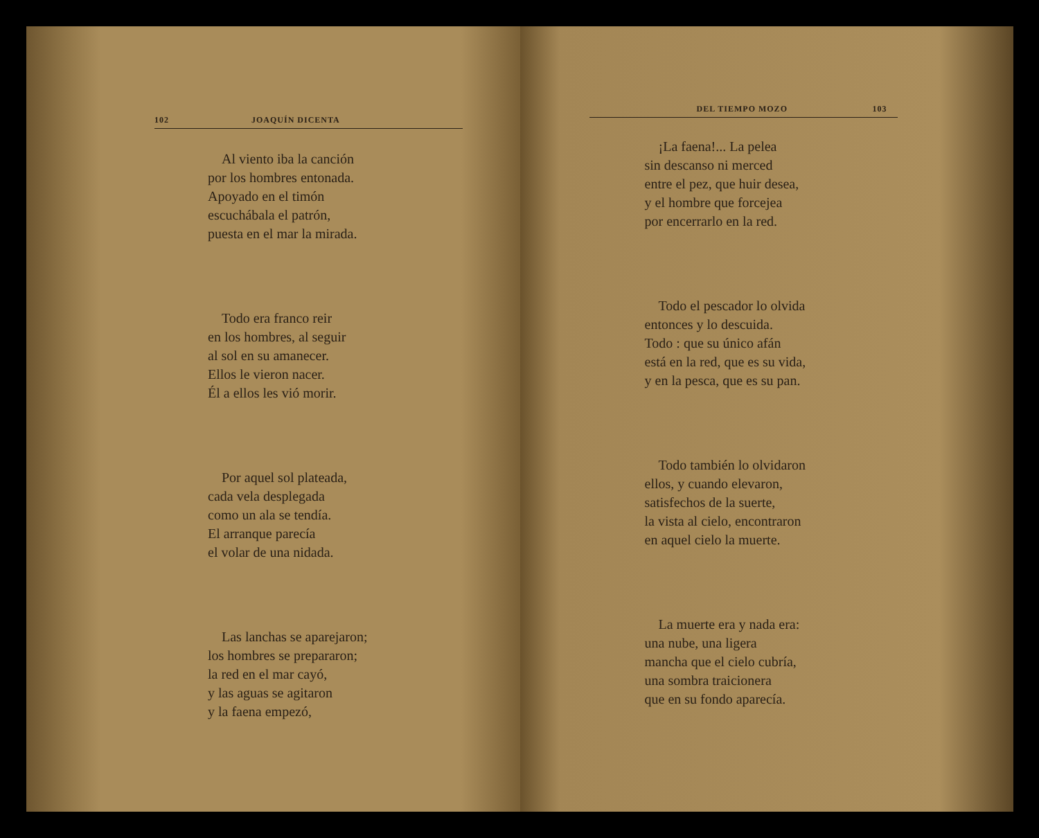102 JOAQUÍN DICENTA
Al viento iba la canción
por los hombres entonada.
Apoyado en el timón
escuchábala el patrón,
puesta en el mar la mirada.
Todo era franco reir
en los hombres, al seguir
al sol en su amanecer.
Ellos le vieron nacer.
Él a ellos les vió morir.
Por aquel sol plateada,
cada vela desplegada
como un ala se tendía.
El arranque parecía
el volar de una nidada.
Las lanchas se aparejaron;
los hombres se prepararon;
la red en el mar cayó,
y las aguas se agitaron
y la faena empezó,
DEL TIEMPO MOZO 103
¡La faena!... La pelea
sin descanso ni merced
entre el pez, que huir desea,
y el hombre que forcejea
por encerrarlo en la red.
Todo el pescador lo olvida
entonces y lo descuida.
Todo : que su único afán
está en la red, que es su vida,
y en la pesca, que es su pan.
Todo también lo olvidaron
ellos, y cuando elevaron,
satisfechos de la suerte,
la vista al cielo, encontraron
en aquel cielo la muerte.
La muerte era y nada era:
una nube, una ligera
mancha que el cielo cubría,
una sombra traicionera
que en su fondo aparecía.